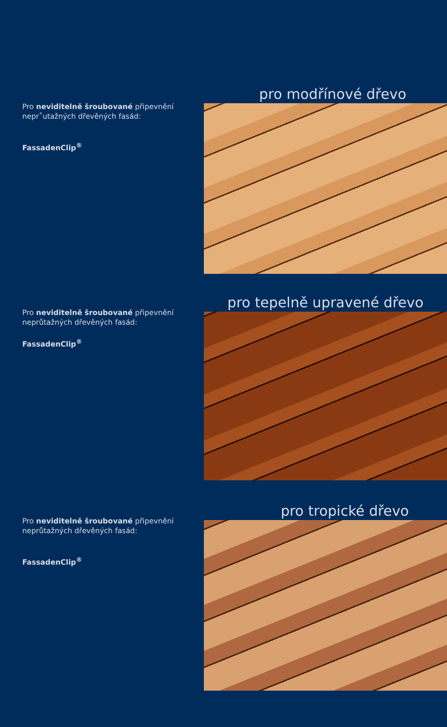Pro neviditelně šroubované připevnění nepr˚utažných dřevěných fasád:
FassadenClip<sup>®</sup>
pro modřínové dřevo
Pro neviditelně šroubované připevnění neprůtažných dřevěných fasád:
FassadenClip<sup>®</sup>
pro tepelně upravené dřevo
Pro neviditelně šroubované připevnění neprůtažných dřevěných fasád:
FassadenClip<sup>®</sup>
pro tropické dřevo